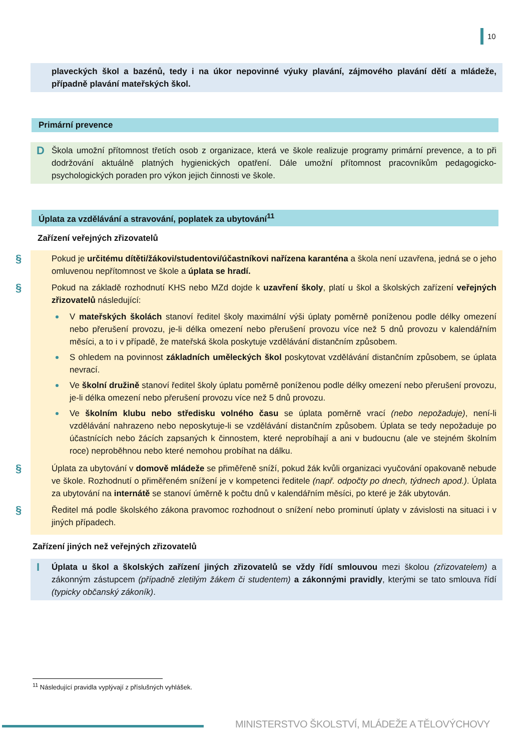10
plaveckých škol a bazénů, tedy i na úkor nepovinné výuky plavání, zájmového plavání dětí a mládeže, případně plavání mateřských škol.
Primární prevence
D Škola umožní přítomnost třetích osob z organizace, která ve škole realizuje programy primární prevence, a to při dodržování aktuálně platných hygienických opatření. Dále umožní přítomnost pracovníkům pedagogicko-psychologických poraden pro výkon jejich činnosti ve škole.
Úplata za vzdělávání a stravování, poplatek za ubytování<sup>11</sup>
Zařízení veřejných zřizovatelů
§ Pokud je určitému dítěti/žákovi/studentovi/účastníkovi nařízena karanténa a škola není uzavřena, jedná se o jeho omluvenou nepřítomnost ve škole a úplata se hradí.
§ Pokud na základě rozhodnutí KHS nebo MZd dojde k uzavření školy, platí u škol a školských zařízení veřejných zřizovatelů následující:
V mateřských školách stanoví ředitel školy maximální výši úplaty poměrně poníženou podle délky omezení nebo přerušení provozu, je-li délka omezení nebo přerušení provozu více než 5 dnů provozu v kalendářním měsíci, a to i v případě, že mateřská škola poskytuje vzdělávání distančním způsobem.
S ohledem na povinnost základních uměleckých škol poskytovat vzdělávání distančním způsobem, se úplata nevrací.
Ve školní družině stanoví ředitel školy úplatu poměrně poníženou podle délky omezení nebo přerušení provozu, je-li délka omezení nebo přerušení provozu více než 5 dnů provozu.
Ve školním klubu nebo středisku volného času se úplata poměrně vrací (nebo nepožaduje), není-li vzdělávání nahrazeno nebo neposkytuje-li se vzdělávání distančním způsobem. Úplata se tedy nepožaduje po účastnících nebo žácích zapsaných k činnostem, které neprobíhají a ani v budoucnu (ale ve stejném školním roce) neproběhnou nebo které nemohou probíhat na dálku.
§ Úplata za ubytování v domově mládeže se přiměřeně sníží, pokud žák kvůli organizaci vyučování opakovaně nebude ve škole. Rozhodnutí o přiměřeném snížení je v kompetenci ředitele (např. odpočty po dnech, týdnech apod.). Úplata za ubytování na internátě se stanoví úměrně k počtu dnů v kalendářním měsíci, po které je žák ubytován.
§ Ředitel má podle školského zákona pravomoc rozhodnout o snížení nebo prominutí úplaty v závislosti na situaci i v jiných případech.
Zařízení jiných než veřejných zřizovatelů
I Úplata u škol a školských zařízení jiných zřizovatelů se vždy řídí smlouvou mezi školou (zřizovatelem) a zákonným zástupcem (případně zletilým žákem či studentem) a zákonnými pravidly, kterými se tato smlouva řídí (typicky občanský zákoník).
<sup>11</sup> Následující pravidla vyplývají z příslušných vyhlášek.
MINISTERSTVO ŠKOLSTVÍ, MLÁDEŽE A TĚLOVÝCHOVY